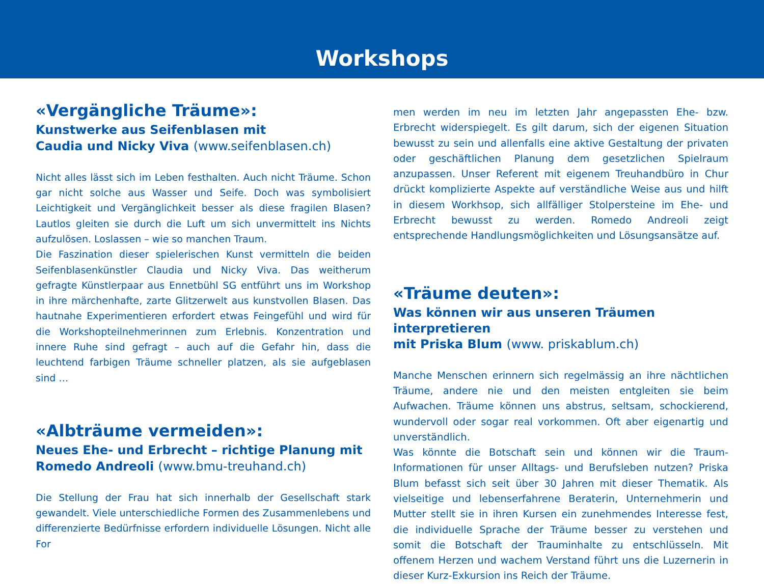Workshops
«Vergängliche Träume»:
Kunstwerke aus Seifenblasen mit
Caudia und Nicky Viva (www.seifenblasen.ch)
Nicht alles lässt sich im Leben festhalten. Auch nicht Träume. Schon gar nicht solche aus Wasser und Seife. Doch was symbolisiert Leichtigkeit und Vergänglichkeit besser als diese fragilen Blasen? Lautlos gleiten sie durch die Luft um sich unvermittelt ins Nichts aufzulösen. Loslassen – wie so manchen Traum.
Die Faszination dieser spielerischen Kunst vermitteln die beiden Seifen­blasenkünstler Claudia und Nicky Viva. Das weitherum gefragte Künst­lerpaar aus Ennetbühl SG entführt uns im Workshop in ihre märchenhafte, zarte Glitzerwelt aus kunstvollen Blasen. Das hautnahe Experimentieren erfordert etwas Feingefühl und wird für die Workshopteilnehmerinnen zum Erlebnis. Konzentration und innere Ruhe sind gefragt – auch auf die Gefahr hin, dass die leuchtend farbigen Träume schneller platzen, als sie aufgeblasen sind …
«Albträume vermeiden»:
Neues Ehe- und Erbrecht – richtige Planung mit
Romedo Andreoli (www.bmu-treuhand.ch)
Die Stellung der Frau hat sich innerhalb der Gesellschaft stark gewan­delt. Viele unterschiedliche Formen des Zusammenlebens und diffe­renzierte Bedürfnisse erfordern individuelle Lösungen. Nicht alle For­
men werden im neu im letzten Jahr angepassten Ehe- bzw. Erbrecht widerspiegelt. Es gilt darum, sich der eigenen Situation bewusst zu sein und allenfalls eine aktive Gestaltung der privaten oder geschäft­lichen Planung dem gesetzlichen Spielraum anzupassen. Unser Refe­rent mit eigenem Treuhandbüro in Chur drückt komplizierte Aspekte auf verständliche Weise aus und hilft in diesem Workhsop, sich allfäl­liger Stolpersteine im Ehe- und Erbrecht bewusst zu werden. Romedo Andreoli zeigt entsprechende Handlungsmöglichkeiten und Lösungs­ansätze auf.
«Träume deuten»:
Was können wir aus unseren Träumen interpretieren
mit Priska Blum (www. priskablum.ch)
Manche Menschen erinnern sich regelmässig an ihre nächtlichen Träu­me, andere nie und den meisten entgleiten sie beim Aufwachen. Träume können uns abstrus, seltsam, schockierend, wundervoll oder sogar real vorkommen. Oft aber eigenartig und unverständlich.
Was könnte die Botschaft sein und können wir die Traum-Informationen für unser Alltags- und Berufsleben nutzen? Priska Blum befasst sich seit über 30 Jahren mit dieser Thematik. Als vielseitige und lebenserfahrene Beraterin, Unternehmerin und Mutter stellt sie in ihren Kursen ein zu­nehmendes Interesse fest, die individuelle Sprache der Träume besser zu verstehen und somit die Botschaft der Trauminhalte zu entschlüs­seln. Mit offenem Herzen und wachem Verstand führt uns die Luzernerin in dieser Kurz-Exkursion ins Reich der Träume.